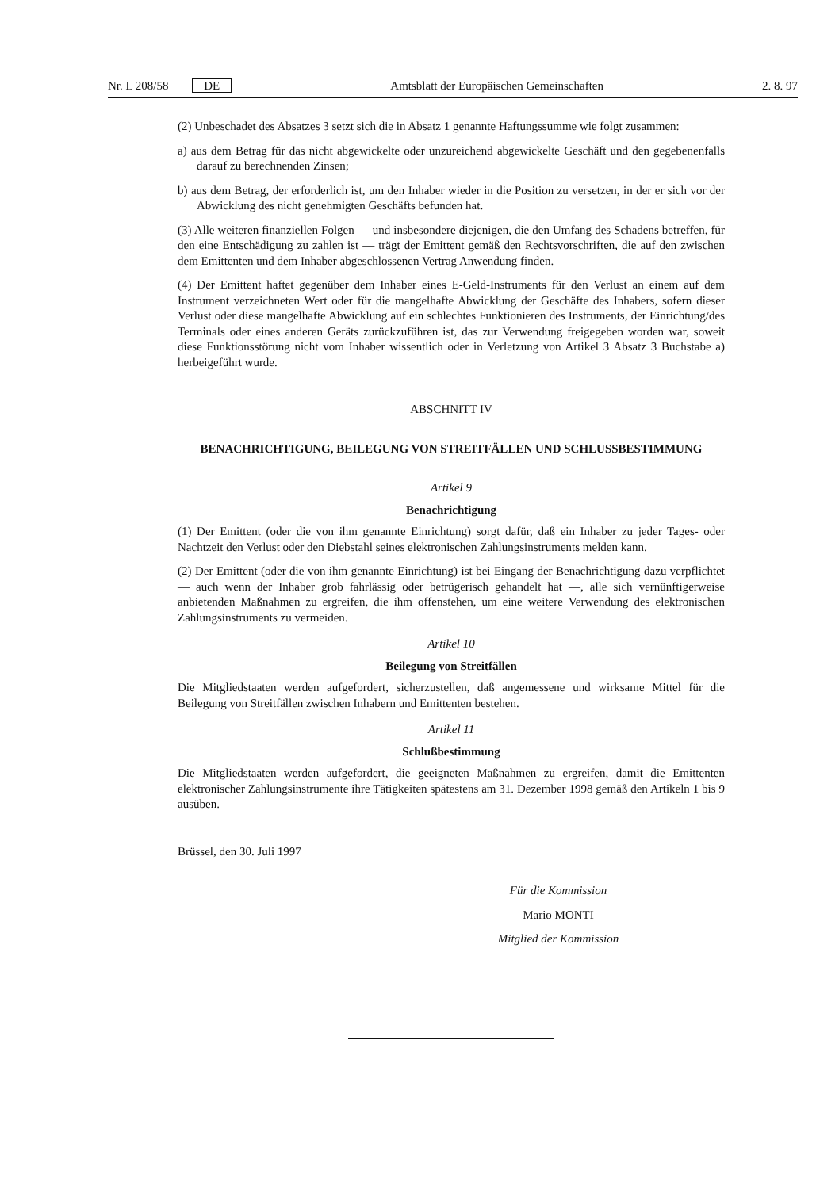Nr. L 208/58 DE Amtsblatt der Europäischen Gemeinschaften 2. 8. 97
(2) Unbeschadet des Absatzes 3 setzt sich die in Absatz 1 genannte Haftungssumme wie folgt zusammen:
a) aus dem Betrag für das nicht abgewickelte oder unzureichend abgewickelte Geschäft und den gegebenenfalls darauf zu berechnenden Zinsen;
b) aus dem Betrag, der erforderlich ist, um den Inhaber wieder in die Position zu versetzen, in der er sich vor der Abwicklung des nicht genehmigten Geschäfts befunden hat.
(3) Alle weiteren finanziellen Folgen — und insbesondere diejenigen, die den Umfang des Schadens betreffen, für den eine Entschädigung zu zahlen ist — trägt der Emittent gemäß den Rechtsvorschriften, die auf den zwischen dem Emittenten und dem Inhaber abgeschlossenen Vertrag Anwendung finden.
(4) Der Emittent haftet gegenüber dem Inhaber eines E-Geld-Instruments für den Verlust an einem auf dem Instrument verzeichneten Wert oder für die mangelhafte Abwicklung der Geschäfte des Inhabers, sofern dieser Verlust oder diese mangelhafte Abwicklung auf ein schlechtes Funktionieren des Instruments, der Einrichtung/des Terminals oder eines anderen Geräts zurückzuführen ist, das zur Verwendung freigegeben worden war, soweit diese Funktionsstörung nicht vom Inhaber wissentlich oder in Verletzung von Artikel 3 Absatz 3 Buchstabe a) herbeigeführt wurde.
ABSCHNITT IV
BENACHRICHTIGUNG, BEILEGUNG VON STREITFÄLLEN UND SCHLUSSBESTIMMUNG
Artikel 9
Benachrichtigung
(1) Der Emittent (oder die von ihm genannte Einrichtung) sorgt dafür, daß ein Inhaber zu jeder Tages- oder Nachtzeit den Verlust oder den Diebstahl seines elektronischen Zahlungsinstruments melden kann.
(2) Der Emittent (oder die von ihm genannte Einrichtung) ist bei Eingang der Benachrichtigung dazu verpflichtet — auch wenn der Inhaber grob fahrlässig oder betrügerisch gehandelt hat —, alle sich vernünftigerweise anbietenden Maßnahmen zu ergreifen, die ihm offenstehen, um eine weitere Verwendung des elektronischen Zahlungsinstruments zu vermeiden.
Artikel 10
Beilegung von Streitfällen
Die Mitgliedstaaten werden aufgefordert, sicherzustellen, daß angemessene und wirksame Mittel für die Beilegung von Streitfällen zwischen Inhabern und Emittenten bestehen.
Artikel 11
Schlußbestimmung
Die Mitgliedstaaten werden aufgefordert, die geeigneten Maßnahmen zu ergreifen, damit die Emittenten elektronischer Zahlungsinstrumente ihre Tätigkeiten spätestens am 31. Dezember 1998 gemäß den Artikeln 1 bis 9 ausüben.
Brüssel, den 30. Juli 1997
Für die Kommission
Mario MONTI
Mitglied der Kommission